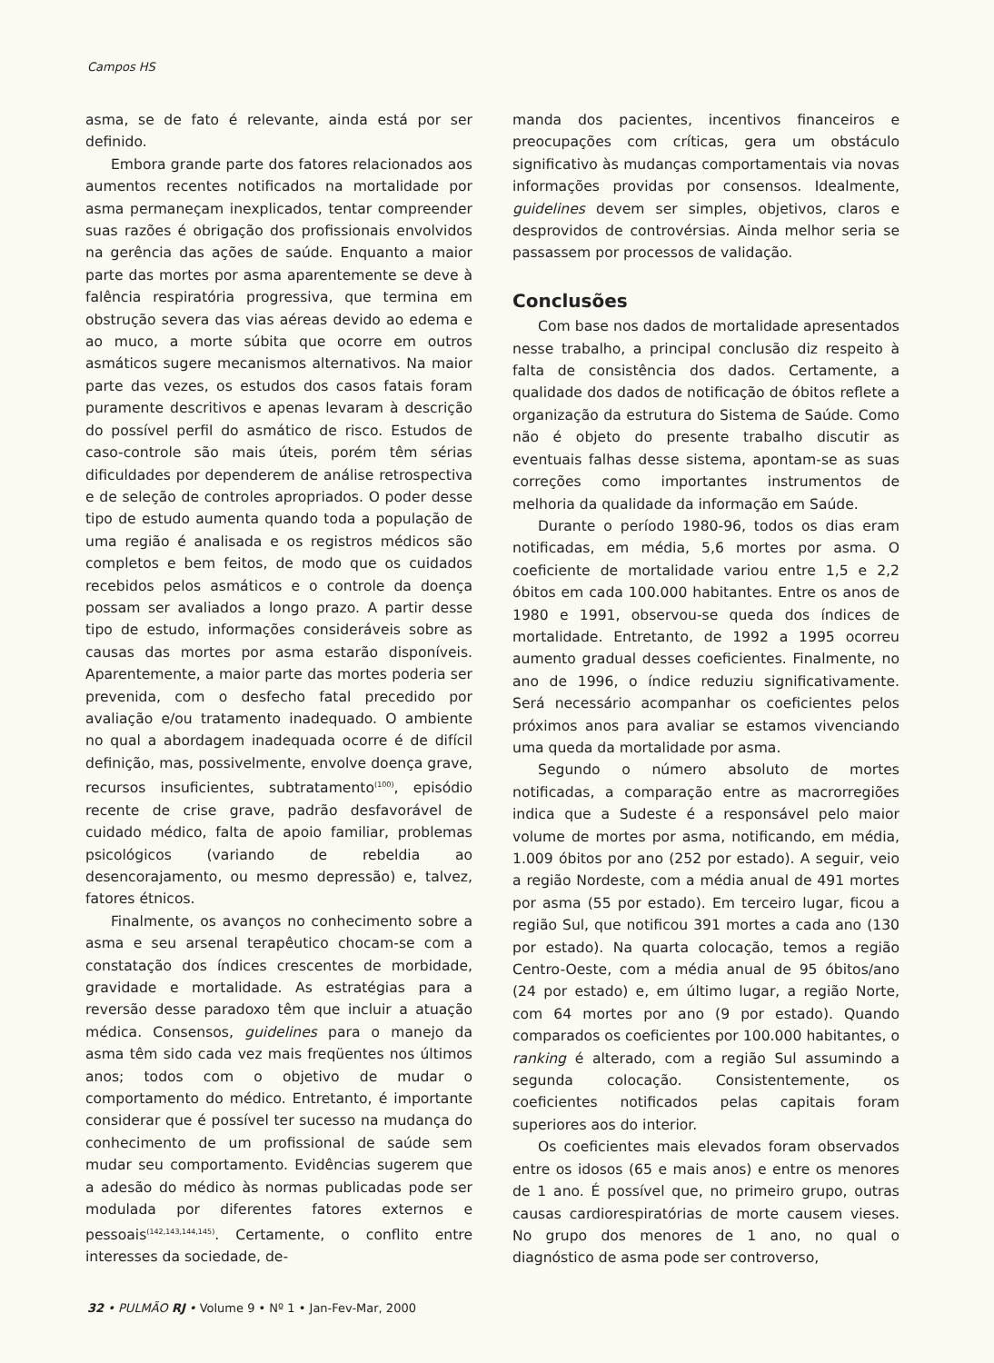Campos HS
asma, se de fato é relevante, ainda está por ser definido.
Embora grande parte dos fatores relacionados aos aumentos recentes notificados na mortalidade por asma permaneçam inexplicados, tentar compreender suas razões é obrigação dos profissionais envolvidos na gerência das ações de saúde. Enquanto a maior parte das mortes por asma aparentemente se deve à falência respiratória progressiva, que termina em obstrução severa das vias aéreas devido ao edema e ao muco, a morte súbita que ocorre em outros asmáticos sugere mecanismos alternativos. Na maior parte das vezes, os estudos dos casos fatais foram puramente descritivos e apenas levaram à descrição do possível perfil do asmático de risco. Estudos de caso-controle são mais úteis, porém têm sérias dificuldades por dependerem de análise retrospectiva e de seleção de controles apropriados. O poder desse tipo de estudo aumenta quando toda a população de uma região é analisada e os registros médicos são completos e bem feitos, de modo que os cuidados recebidos pelos asmáticos e o controle da doença possam ser avaliados a longo prazo. A partir desse tipo de estudo, informações consideráveis sobre as causas das mortes por asma estarão disponíveis. Aparentemente, a maior parte das mortes poderia ser prevenida, com o desfecho fatal precedido por avaliação e/ou tratamento inadequado. O ambiente no qual a abordagem inadequada ocorre é de difícil definição, mas, possivelmente, envolve doença grave, recursos insuficientes, subtratamento<sup>(100)</sup>, episódio recente de crise grave, padrão desfavorável de cuidado médico, falta de apoio familiar, problemas psicológicos (variando de rebeldia ao desencorajamento, ou mesmo depressão) e, talvez, fatores étnicos.
Finalmente, os avanços no conhecimento sobre a asma e seu arsenal terapêutico chocam-se com a constatação dos índices crescentes de morbidade, gravidade e mortalidade. As estratégias para a reversão desse paradoxo têm que incluir a atuação médica. Consensos, guidelines para o manejo da asma têm sido cada vez mais freqüentes nos últimos anos; todos com o objetivo de mudar o comportamento do médico. Entretanto, é importante considerar que é possível ter sucesso na mudança do conhecimento de um profissional de saúde sem mudar seu comportamento. Evidências sugerem que a adesão do médico às normas publicadas pode ser modulada por diferentes fatores externos e pessoais<sup>(142,143,144,145)</sup>. Certamente, o conflito entre interesses da sociedade, de-
manda dos pacientes, incentivos financeiros e preocupações com críticas, gera um obstáculo significativo às mudanças comportamentais via novas informações providas por consensos. Idealmente, guidelines devem ser simples, objetivos, claros e desprovidos de controvérsias. Ainda melhor seria se passassem por processos de validação.
Conclusões
Com base nos dados de mortalidade apresentados nesse trabalho, a principal conclusão diz respeito à falta de consistência dos dados. Certamente, a qualidade dos dados de notificação de óbitos reflete a organização da estrutura do Sistema de Saúde. Como não é objeto do presente trabalho discutir as eventuais falhas desse sistema, apontam-se as suas correções como importantes instrumentos de melhoria da qualidade da informação em Saúde.
Durante o período 1980-96, todos os dias eram notificadas, em média, 5,6 mortes por asma. O coeficiente de mortalidade variou entre 1,5 e 2,2 óbitos em cada 100.000 habitantes. Entre os anos de 1980 e 1991, observou-se queda dos índices de mortalidade. Entretanto, de 1992 a 1995 ocorreu aumento gradual desses coeficientes. Finalmente, no ano de 1996, o índice reduziu significativamente. Será necessário acompanhar os coeficientes pelos próximos anos para avaliar se estamos vivenciando uma queda da mortalidade por asma.
Segundo o número absoluto de mortes notificadas, a comparação entre as macrorregiões indica que a Sudeste é a responsável pelo maior volume de mortes por asma, notificando, em média, 1.009 óbitos por ano (252 por estado). A seguir, veio a região Nordeste, com a média anual de 491 mortes por asma (55 por estado). Em terceiro lugar, ficou a região Sul, que notificou 391 mortes a cada ano (130 por estado). Na quarta colocação, temos a região Centro-Oeste, com a média anual de 95 óbitos/ano (24 por estado) e, em último lugar, a região Norte, com 64 mortes por ano (9 por estado). Quando comparados os coeficientes por 100.000 habitantes, o ranking é alterado, com a região Sul assumindo a segunda colocação. Consistentemente, os coeficientes notificados pelas capitais foram superiores aos do interior.
Os coeficientes mais elevados foram observados entre os idosos (65 e mais anos) e entre os menores de 1 ano. É possível que, no primeiro grupo, outras causas cardiorespiratórias de morte causem vieses. No grupo dos menores de 1 ano, no qual o diagnóstico de asma pode ser controverso,
32 • PULMÃO RJ • Volume 9 • Nº 1 • Jan-Fev-Mar, 2000